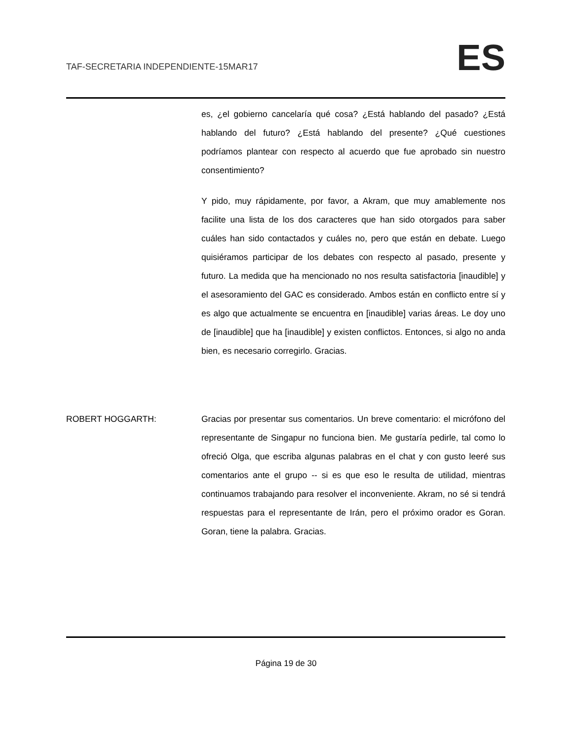TAF-SECRETARIA INDEPENDIENTE-15MAR17 ES
es, ¿el gobierno cancelaría qué cosa? ¿Está hablando del pasado? ¿Está hablando del futuro? ¿Está hablando del presente? ¿Qué cuestiones podríamos plantear con respecto al acuerdo que fue aprobado sin nuestro consentimiento?
Y pido, muy rápidamente, por favor, a Akram, que muy amablemente nos facilite una lista de los dos caracteres que han sido otorgados para saber cuáles han sido contactados y cuáles no, pero que están en debate. Luego quisiéramos participar de los debates con respecto al pasado, presente y futuro. La medida que ha mencionado no nos resulta satisfactoria [inaudible] y el asesoramiento del GAC es considerado. Ambos están en conflicto entre sí y es algo que actualmente se encuentra en [inaudible] varias áreas. Le doy uno de [inaudible] que ha [inaudible] y existen conflictos. Entonces, si algo no anda bien, es necesario corregirlo. Gracias.
ROBERT HOGGARTH: Gracias por presentar sus comentarios. Un breve comentario: el micrófono del representante de Singapur no funciona bien. Me gustaría pedirle, tal como lo ofreció Olga, que escriba algunas palabras en el chat y con gusto leeré sus comentarios ante el grupo -- si es que eso le resulta de utilidad, mientras continuamos trabajando para resolver el inconveniente. Akram, no sé si tendrá respuestas para el representante de Irán, pero el próximo orador es Goran. Goran, tiene la palabra. Gracias.
Página 19 de 30